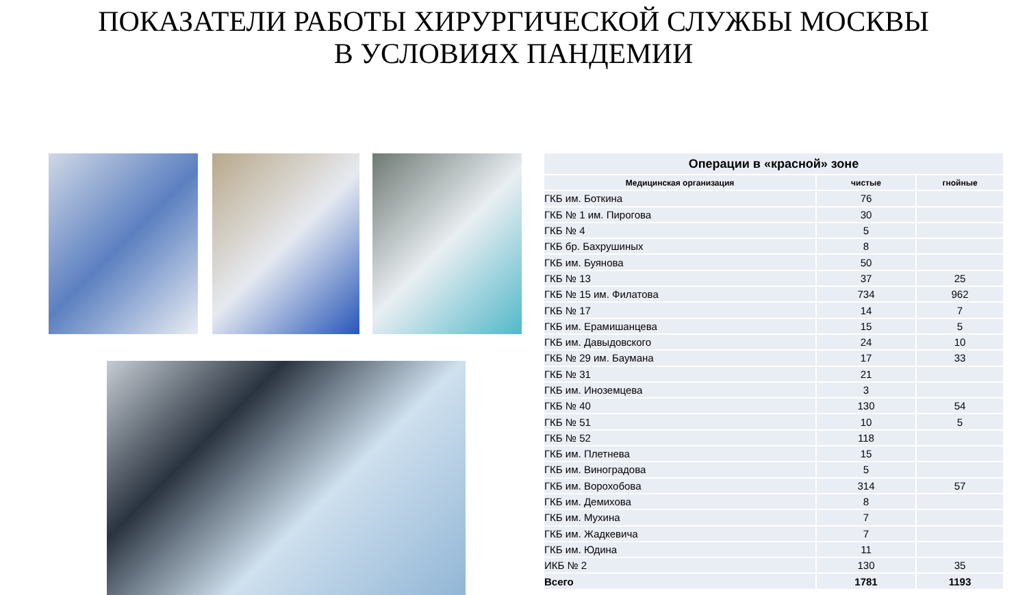ПОКАЗАТЕЛИ РАБОТЫ ХИРУРГИЧЕСКОЙ СЛУЖБЫ МОСКВЫ
В УСЛОВИЯХ ПАНДЕМИИ
| Операции в «красной» зоне | | |
| --- | --- | --- |
| Медицинская организация | чистые | гнойные |
| ГКБ им. Боткина | 76 | |
| ГКБ № 1 им. Пирогова | 30 | |
| ГКБ № 4 | 5 | |
| ГКБ бр. Бахрушиных | 8 | |
| ГКБ им. Буянова | 50 | |
| ГКБ № 13 | 37 | 25 |
| ГКБ № 15 им. Филатова | 734 | 962 |
| ГКБ № 17 | 14 | 7 |
| ГКБ им. Ерамишанцева | 15 | 5 |
| ГКБ им. Давыдовского | 24 | 10 |
| ГКБ № 29 им. Баумана | 17 | 33 |
| ГКБ № 31 | 21 | |
| ГКБ им. Иноземцева | 3 | |
| ГКБ № 40 | 130 | 54 |
| ГКБ № 51 | 10 | 5 |
| ГКБ № 52 | 118 | |
| ГКБ им. Плетнева | 15 | |
| ГКБ им. Виноградова | 5 | |
| ГКБ им. Ворохобова | 314 | 57 |
| ГКБ им. Демихова | 8 | |
| ГКБ им. Мухина | 7 | |
| ГКБ им. Жадкевича | 7 | |
| ГКБ им. Юдина | 11 | |
| ИКБ № 2 | 130 | 35 |
| Всего | 1781 | 1193 |